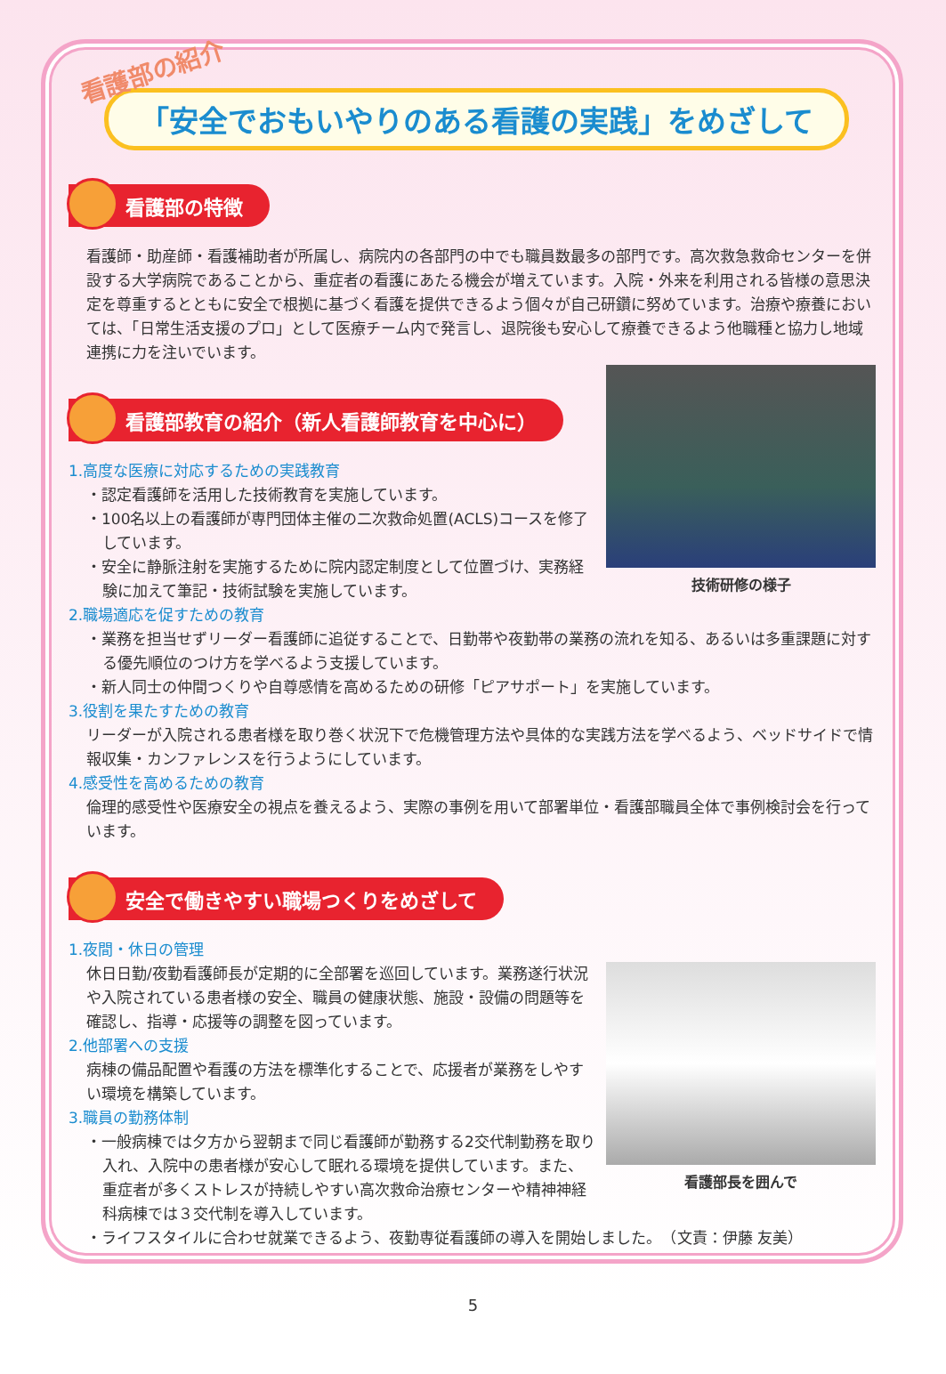看護部の紹介
「安全でおもいやりのある看護の実践」をめざして
看護部の特徴
看護師・助産師・看護補助者が所属し、病院内の各部門の中でも職員数最多の部門です。高次救急救命センターを併設する大学病院であることから、重症者の看護にあたる機会が増えています。入院・外来を利用される皆様の意思決定を尊重するとともに安全で根拠に基づく看護を提供できるよう個々が自己研鑽に努めています。治療や療養においては、「日常生活支援のプロ」として医療チーム内で発言し、退院後も安心して療養できるよう他職種と協力し地域連携に力を注いでいます。
看護部教育の紹介（新人看護師教育を中心に）
技術研修の様子
1.高度な医療に対応するための実践教育
・認定看護師を活用した技術教育を実施しています。
・100名以上の看護師が専門団体主催の二次救命処置(ACLS)コースを修了しています。
・安全に静脈注射を実施するために院内認定制度として位置づけ、実務経験に加えて筆記・技術試験を実施しています。
2.職場適応を促すための教育
・業務を担当せずリーダー看護師に追従することで、日勤帯や夜勤帯の業務の流れを知る、あるいは多重課題に対する優先順位のつけ方を学べるよう支援しています。
・新人同士の仲間つくりや自尊感情を高めるための研修「ピアサポート」を実施しています。
3.役割を果たすための教育
リーダーが入院される患者様を取り巻く状況下で危機管理方法や具体的な実践方法を学べるよう、ベッドサイドで情報収集・カンファレンスを行うようにしています。
4.感受性を高めるための教育
倫理的感受性や医療安全の視点を養えるよう、実際の事例を用いて部署単位・看護部職員全体で事例検討会を行っています。
安全で働きやすい職場つくりをめざして
1.夜間・休日の管理
看護部長を囲んで
休日日勤/夜勤看護師長が定期的に全部署を巡回しています。業務遂行状況や入院されている患者様の安全、職員の健康状態、施設・設備の問題等を確認し、指導・応援等の調整を図っています。
2.他部署への支援
病棟の備品配置や看護の方法を標準化することで、応援者が業務をしやすい環境を構築しています。
3.職員の勤務体制
・一般病棟では夕方から翌朝まで同じ看護師が勤務する2交代制勤務を取り入れ、入院中の患者様が安心して眠れる環境を提供しています。また、重症者が多くストレスが持続しやすい高次救命治療センターや精神神経科病棟では３交代制を導入しています。
・ライフスタイルに合わせ就業できるよう、夜勤専従看護師の導入を開始しました。　（文責：伊藤 友美）
5